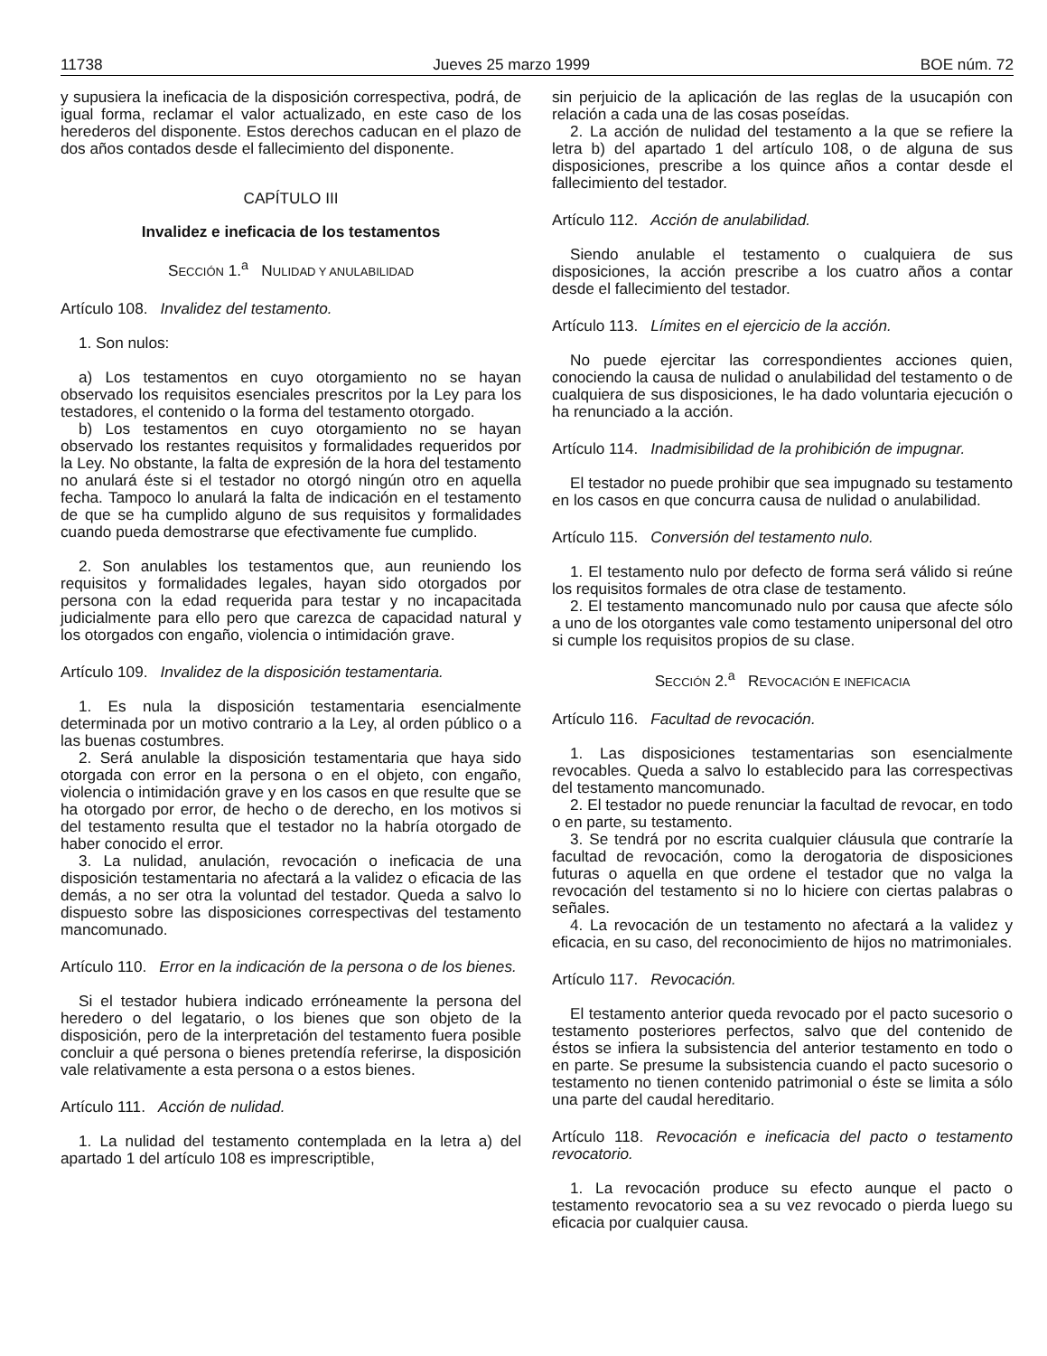11738 Jueves 25 marzo 1999 BOE núm. 72
y supusiera la ineficacia de la disposición correspectiva, podrá, de igual forma, reclamar el valor actualizado, en este caso de los herederos del disponente. Estos derechos caducan en el plazo de dos años contados desde el fallecimiento del disponente.
CAPÍTULO III
Invalidez e ineficacia de los testamentos
SECCIÓN 1.<sup>a</sup> NULIDAD Y ANULABILIDAD
Artículo 108. Invalidez del testamento.
1. Son nulos:
a) Los testamentos en cuyo otorgamiento no se hayan observado los requisitos esenciales prescritos por la Ley para los testadores, el contenido o la forma del testamento otorgado.
b) Los testamentos en cuyo otorgamiento no se hayan observado los restantes requisitos y formalidades requeridos por la Ley. No obstante, la falta de expresión de la hora del testamento no anulará éste si el testador no otorgó ningún otro en aquella fecha. Tampoco lo anulará la falta de indicación en el testamento de que se ha cumplido alguno de sus requisitos y formalidades cuando pueda demostrarse que efectivamente fue cumplido.
2. Son anulables los testamentos que, aun reuniendo los requisitos y formalidades legales, hayan sido otorgados por persona con la edad requerida para testar y no incapacitada judicialmente para ello pero que carezca de capacidad natural y los otorgados con engaño, violencia o intimidación grave.
Artículo 109. Invalidez de la disposición testamentaria.
1. Es nula la disposición testamentaria esencialmente determinada por un motivo contrario a la Ley, al orden público o a las buenas costumbres.
2. Será anulable la disposición testamentaria que haya sido otorgada con error en la persona o en el objeto, con engaño, violencia o intimidación grave y en los casos en que resulte que se ha otorgado por error, de hecho o de derecho, en los motivos si del testamento resulta que el testador no la habría otorgado de haber conocido el error.
3. La nulidad, anulación, revocación o ineficacia de una disposición testamentaria no afectará a la validez o eficacia de las demás, a no ser otra la voluntad del testador. Queda a salvo lo dispuesto sobre las disposiciones correspectivas del testamento mancomunado.
Artículo 110. Error en la indicación de la persona o de los bienes.
Si el testador hubiera indicado erróneamente la persona del heredero o del legatario, o los bienes que son objeto de la disposición, pero de la interpretación del testamento fuera posible concluir a qué persona o bienes pretendía referirse, la disposición vale relativamente a esta persona o a estos bienes.
Artículo 111. Acción de nulidad.
1. La nulidad del testamento contemplada en la letra a) del apartado 1 del artículo 108 es imprescriptible,
sin perjuicio de la aplicación de las reglas de la usucapión con relación a cada una de las cosas poseídas.
2. La acción de nulidad del testamento a la que se refiere la letra b) del apartado 1 del artículo 108, o de alguna de sus disposiciones, prescribe a los quince años a contar desde el fallecimiento del testador.
Artículo 112. Acción de anulabilidad.
Siendo anulable el testamento o cualquiera de sus disposiciones, la acción prescribe a los cuatro años a contar desde el fallecimiento del testador.
Artículo 113. Límites en el ejercicio de la acción.
No puede ejercitar las correspondientes acciones quien, conociendo la causa de nulidad o anulabilidad del testamento o de cualquiera de sus disposiciones, le ha dado voluntaria ejecución o ha renunciado a la acción.
Artículo 114. Inadmisibilidad de la prohibición de impugnar.
El testador no puede prohibir que sea impugnado su testamento en los casos en que concurra causa de nulidad o anulabilidad.
Artículo 115. Conversión del testamento nulo.
1. El testamento nulo por defecto de forma será válido si reúne los requisitos formales de otra clase de testamento.
2. El testamento mancomunado nulo por causa que afecte sólo a uno de los otorgantes vale como testamento unipersonal del otro si cumple los requisitos propios de su clase.
SECCIÓN 2.<sup>a</sup> REVOCACIÓN E INEFICACIA
Artículo 116. Facultad de revocación.
1. Las disposiciones testamentarias son esencialmente revocables. Queda a salvo lo establecido para las correspectivas del testamento mancomunado.
2. El testador no puede renunciar la facultad de revocar, en todo o en parte, su testamento.
3. Se tendrá por no escrita cualquier cláusula que contraríe la facultad de revocación, como la derogatoria de disposiciones futuras o aquella en que ordene el testador que no valga la revocación del testamento si no lo hiciere con ciertas palabras o señales.
4. La revocación de un testamento no afectará a la validez y eficacia, en su caso, del reconocimiento de hijos no matrimoniales.
Artículo 117. Revocación.
El testamento anterior queda revocado por el pacto sucesorio o testamento posteriores perfectos, salvo que del contenido de éstos se infiera la subsistencia del anterior testamento en todo o en parte. Se presume la subsistencia cuando el pacto sucesorio o testamento no tienen contenido patrimonial o éste se limita a sólo una parte del caudal hereditario.
Artículo 118. Revocación e ineficacia del pacto o testamento revocatorio.
1. La revocación produce su efecto aunque el pacto o testamento revocatorio sea a su vez revocado o pierda luego su eficacia por cualquier causa.